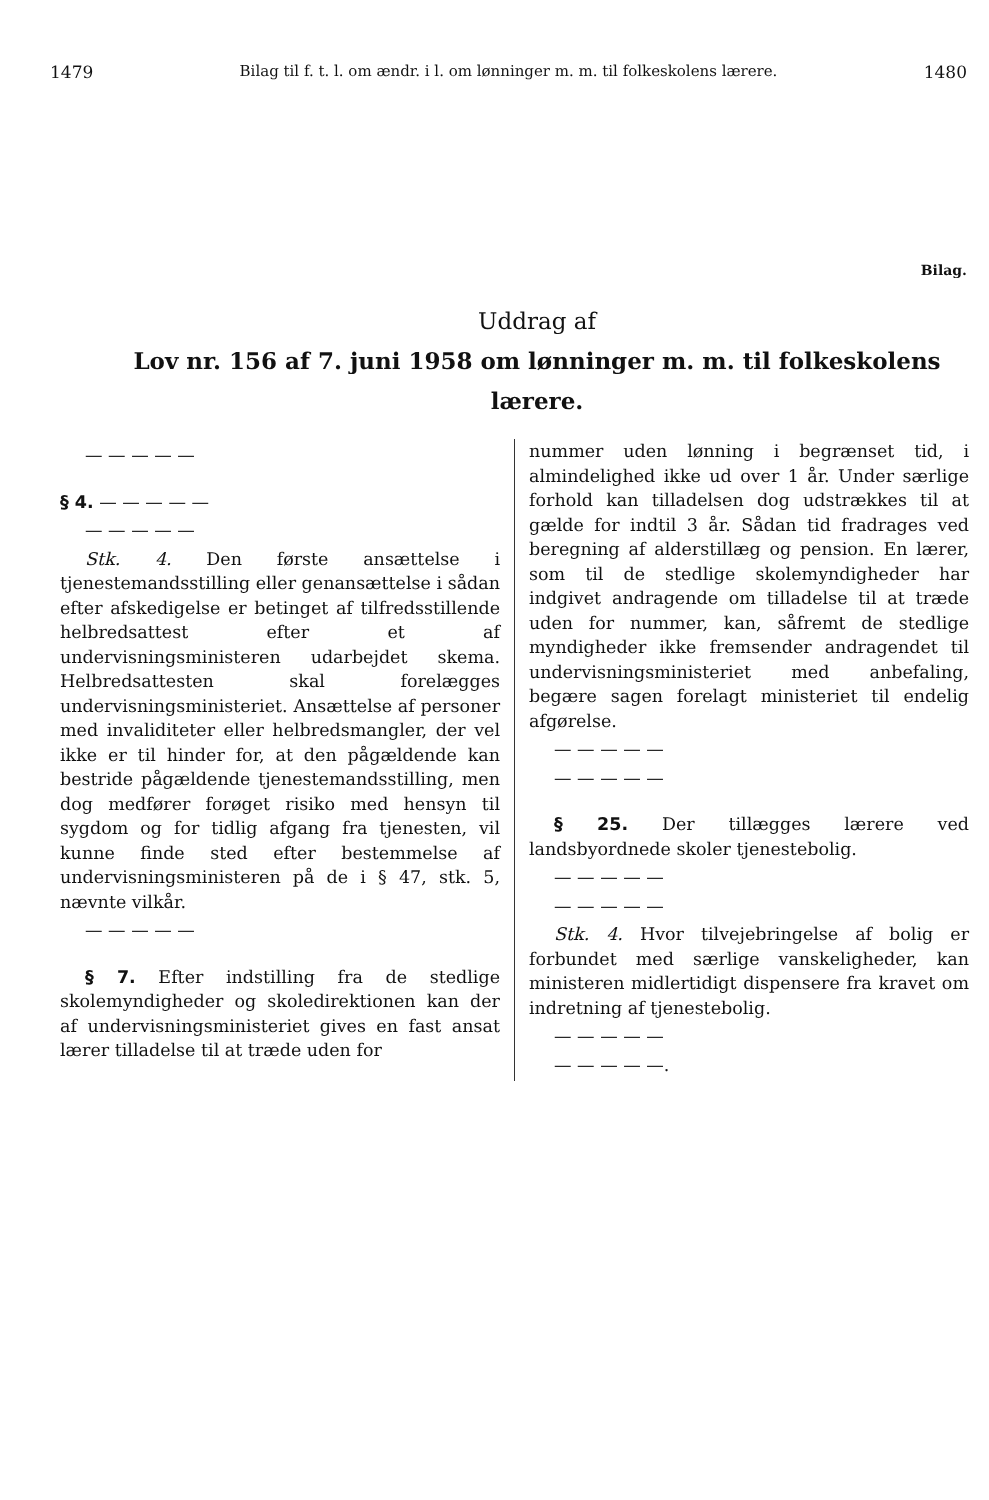1479 Bilag til f. t. l. om ændr. i l. om lønninger m. m. til folkeskolens lærere. 1480
Bilag.
Uddrag af
Lov nr. 156 af 7. juni 1958 om lønninger m. m. til folkeskolens lærere.
— — — — —
§ 4. — — — — —
— — — — —
Stk. 4. Den første ansættelse i tjenestemandsstilling eller genansættelse i sådan efter afskedigelse er betinget af tilfredsstillende helbredsattest efter et af undervisningsministeren udarbejdet skema. Helbredsattesten skal forelægges undervisningsministeriet. Ansættelse af personer med invaliditeter eller helbredsmangler, der vel ikke er til hinder for, at den pågældende kan bestride pågældende tjenestemandsstilling, men dog medfører forøget risiko med hensyn til sygdom og for tidlig afgang fra tjenesten, vil kunne finde sted efter bestemmelse af undervisningsministeren på de i § 47, stk. 5, nævnte vilkår.
— — — — —
§ 7. Efter indstilling fra de stedlige skolemyndigheder og skoledirektionen kan der af undervisningsministeriet gives en fast ansat lærer tilladelse til at træde uden for
nummer uden lønning i begrænset tid, i almindelighed ikke ud over 1 år. Under særlige forhold kan tilladelsen dog udstrækkes til at gælde for indtil 3 år. Sådan tid fradrages ved beregning af alderstillæg og pension. En lærer, som til de stedlige skolemyndigheder har indgivet andragende om tilladelse til at træde uden for nummer, kan, såfremt de stedlige myndigheder ikke fremsender andragendet til undervisningsministeriet med anbefaling, begære sagen forelagt ministeriet til endelig afgørelse.
— — — — —
— — — — —
§ 25. Der tillægges lærere ved landsbyordnede skoler tjenestebolig.
— — — — —
— — — — —
Stk. 4. Hvor tilvejebringelse af bolig er forbundet med særlige vanskeligheder, kan ministeren midlertidigt dispensere fra kravet om indretning af tjenestebolig.
— — — — —
— — — — —.